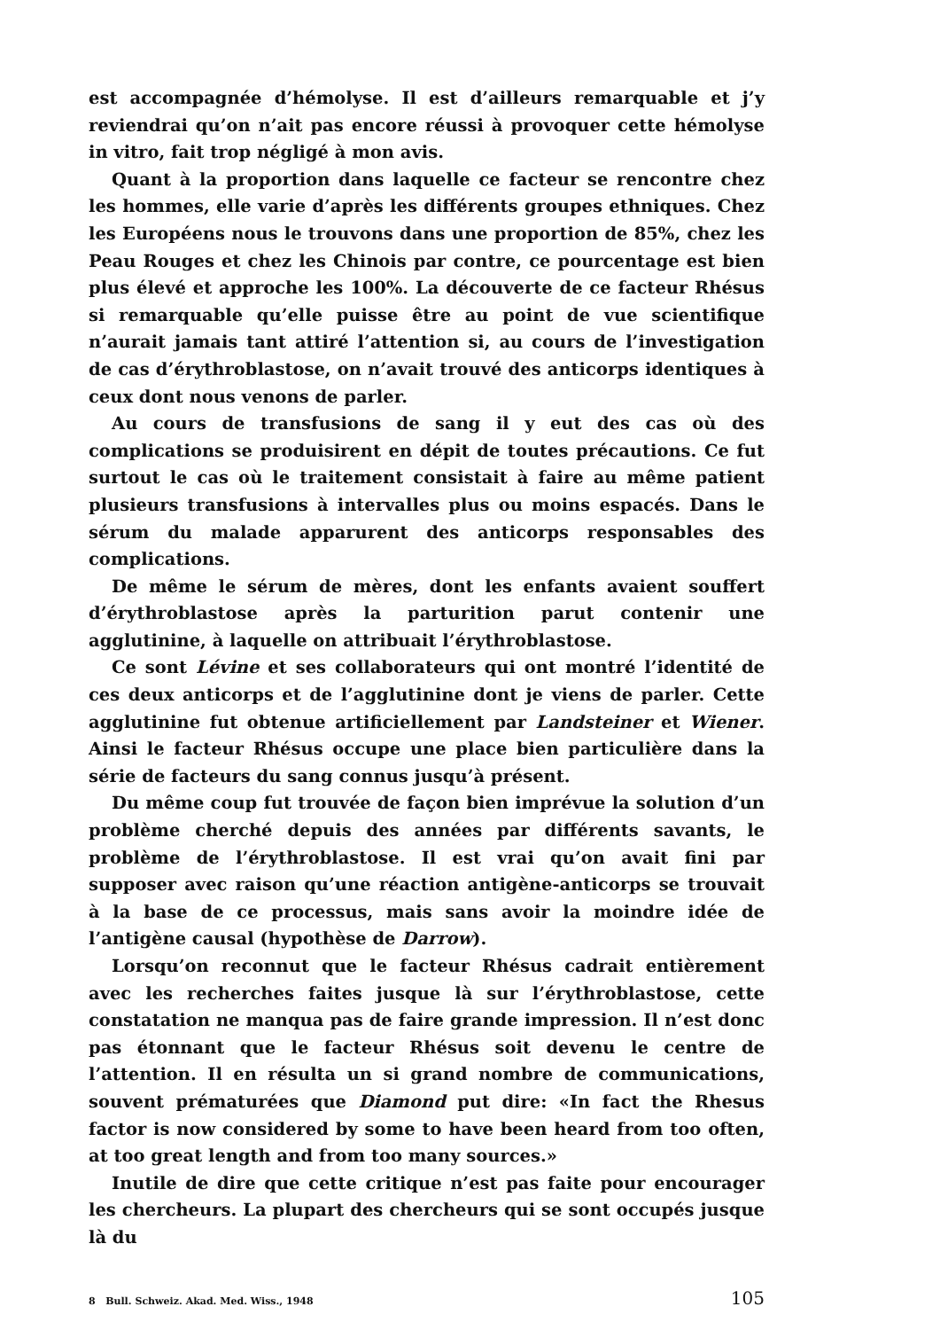est accompagnée d’hémolyse. Il est d’ailleurs remarquable et j’y reviendrai qu’on n’ait pas encore réussi à provoquer cette hémolyse in vitro, fait trop négligé à mon avis.
Quant à la proportion dans laquelle ce facteur se rencontre chez les hommes, elle varie d’après les différents groupes ethniques. Chez les Européens nous le trouvons dans une proportion de 85%, chez les Peau Rouges et chez les Chinois par contre, ce pourcentage est bien plus élevé et approche les 100%. La découverte de ce facteur Rhésus si remarquable qu’elle puisse être au point de vue scientifique n’aurait jamais tant attiré l’attention si, au cours de l’investigation de cas d’érythroblastose, on n’avait trouvé des anticorps identiques à ceux dont nous venons de parler.
Au cours de transfusions de sang il y eut des cas où des complications se produisirent en dépit de toutes précautions. Ce fut surtout le cas où le traitement consistait à faire au même patient plusieurs transfusions à intervalles plus ou moins espacés. Dans le sérum du malade apparurent des anticorps responsables des complications.
De même le sérum de mères, dont les enfants avaient souffert d’érythroblastose après la parturition parut contenir une agglutinine, à laquelle on attribuait l’érythroblastose.
Ce sont Lévine et ses collaborateurs qui ont montré l’identité de ces deux anticorps et de l’agglutinine dont je viens de parler. Cette agglutinine fut obtenue artificiellement par Landsteiner et Wiener. Ainsi le facteur Rhésus occupe une place bien particulière dans la série de facteurs du sang connus jusqu’à présent.
Du même coup fut trouvée de façon bien imprévue la solution d’un problème cherché depuis des années par différents savants, le problème de l’érythroblastose. Il est vrai qu’on avait fini par supposer avec raison qu’une réaction antigène-anticorps se trouvait à la base de ce processus, mais sans avoir la moindre idée de l’antigène causal (hypothèse de Darrow).
Lorsqu’on reconnut que le facteur Rhésus cadrait entièrement avec les recherches faites jusque là sur l’érythroblastose, cette constatation ne manqua pas de faire grande impression. Il n’est donc pas étonnant que le facteur Rhésus soit devenu le centre de l’attention. Il en résulta un si grand nombre de communications, souvent prématurées que Diamond put dire: «In fact the Rhesus factor is now considered by some to have been heard from too often, at too great length and from too many sources.»
Inutile de dire que cette critique n’est pas faite pour encourager les chercheurs. La plupart des chercheurs qui se sont occupés jusque là du
8 Bull. Schweiz. Akad. Med. Wiss., 1948 105